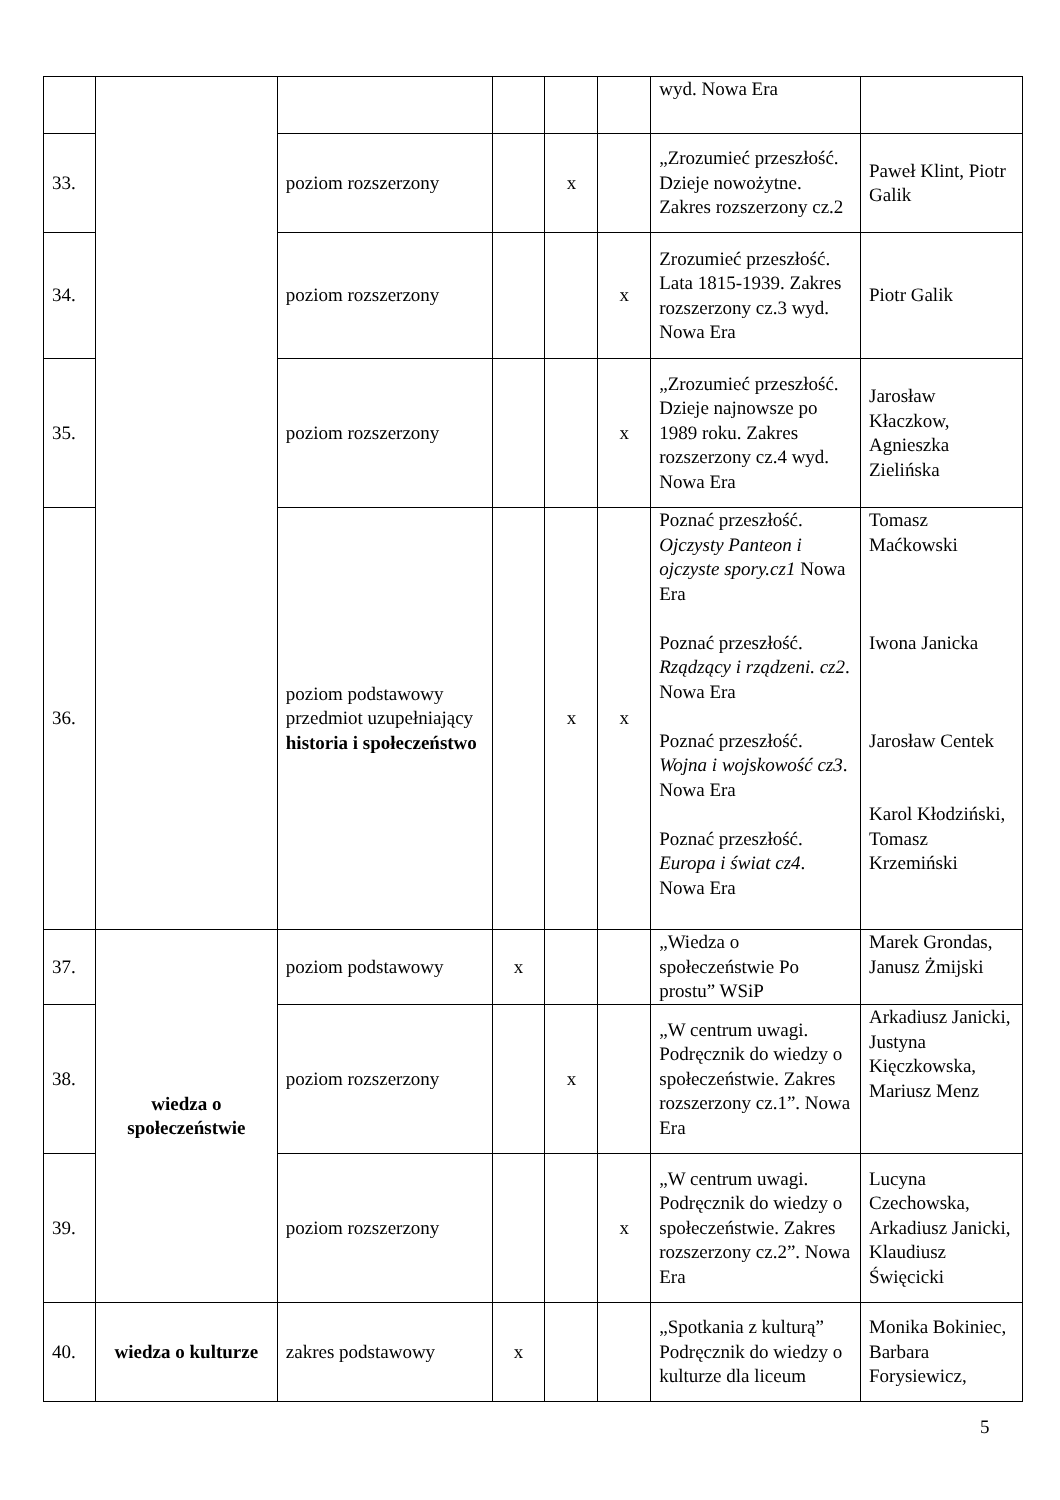| | | | | | | wyd. Nowa Era | |
| 33. | | poziom rozszerzony | | x | | „Zrozumieć przeszłość. Dzieje nowożytne. Zakres rozszerzony cz.2 | Paweł Klint, Piotr Galik |
| 34. | | poziom rozszerzony | | | x | Zrozumieć przeszłość. Lata 1815-1939. Zakres rozszerzony cz.3 wyd. Nowa Era | Piotr Galik |
| 35. | | poziom rozszerzony | | | x | „Zrozumieć przeszłość. Dzieje najnowsze po 1989 roku. Zakres rozszerzony cz.4 wyd. Nowa Era | Jarosław Kłaczkow, Agnieszka Zielińska |
| 36. | | poziom podstawowy przedmiot uzupełniający historia i społeczeństwo | | x | x | Poznać przeszłość. Ojczysty Panteon i ojczyste spory.cz1 Nowa Era Poznać przeszłość. Rządzący i rządzeni. cz2 . Nowa Era Poznać przeszłość. Wojna i wojskowość cz3 . Nowa Era Poznać przeszłość. Europa i świat cz4 . Nowa Era | Tomasz Maćkowski Iwona Janicka Jarosław Centek Karol Kłodziński, Tomasz Krzemiński |
| 37. | wiedza o społeczeństwie | poziom podstawowy | x | | | „Wiedza o społeczeństwie Po prostu” WSiP | Marek Grondas, Janusz Żmijski |
| 38. | | poziom rozszerzony | | x | | „W centrum uwagi. Podręcznik do wiedzy o społeczeństwie. Zakres rozszerzony cz.1”. Nowa Era | Arkadiusz Janicki, Justyna Kięczkowska, Mariusz Menz |
| 39. | | poziom rozszerzony | | | x | „W centrum uwagi. Podręcznik do wiedzy o społeczeństwie. Zakres rozszerzony cz.2”. Nowa Era | Lucyna Czechowska, Arkadiusz Janicki, Klaudiusz Święcicki |
| 40. | wiedza o kulturze | zakres podstawowy | x | | | „Spotkania z kulturą” Podręcznik do wiedzy o kulturze dla liceum | Monika Bokiniec, Barbara Forysiewicz, |
5